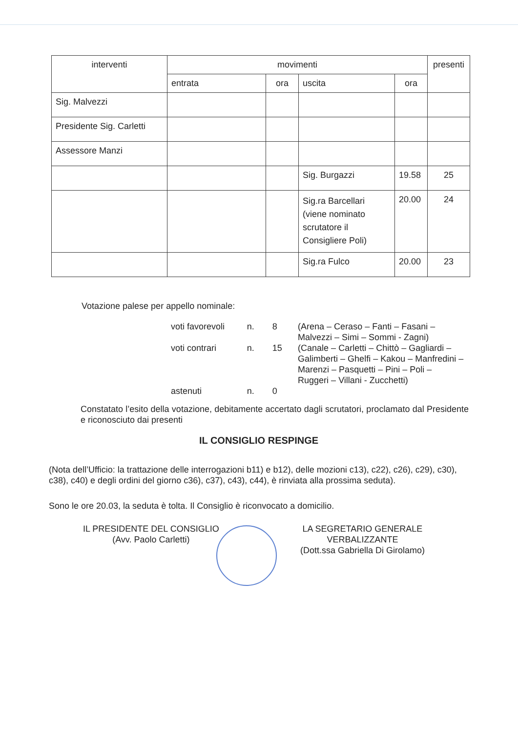| interventi | movimenti | | | | presenti |
| --- | --- | --- | --- | --- | --- |
| | entrata | ora | uscita | ora | |
| Sig. Malvezzi | | | | | |
| Presidente Sig. Carletti | | | | | |
| Assessore Manzi | | | | | |
| | | | Sig. Burgazzi | 19.58 | 25 |
| | | | Sig.ra Barcellari (viene nominato scrutatore il Consigliere Poli) | 20.00 | 24 |
| | | | Sig.ra Fulco | 20.00 | 23 |
Votazione palese per appello nominale:
| voti favorevoli | n. | 8 | (Arena – Ceraso – Fanti – Fasani – Malvezzi – Simi – Sommi - Zagni) |
| voti contrari | n. | 15 | (Canale – Carletti – Chittò – Gagliardi – Galimberti – Ghelfi – Kakou – Manfredini – Marenzi – Pasquetti – Pini – Poli – Ruggeri – Villani - Zucchetti) |
| astenuti | n. | 0 | |
Constatato l’esito della votazione, debitamente accertato dagli scrutatori, proclamato dal Presidente e riconosciuto dai presenti
IL CONSIGLIO RESPINGE
(Nota dell’Ufficio: la trattazione delle interrogazioni b11) e b12), delle mozioni c13), c22), c26), c29), c30), c38), c40) e degli ordini del giorno c36), c37), c43), c44), è rinviata alla prossima seduta).
Sono le ore 20.03, la seduta è tolta. Il Consiglio è riconvocato a domicilio.
IL PRESIDENTE DEL CONSIGLIO
(Avv. Paolo Carletti)
LA SEGRETARIO GENERALE
VERBALIZZANTE
(Dott.ssa Gabriella Di Girolamo)